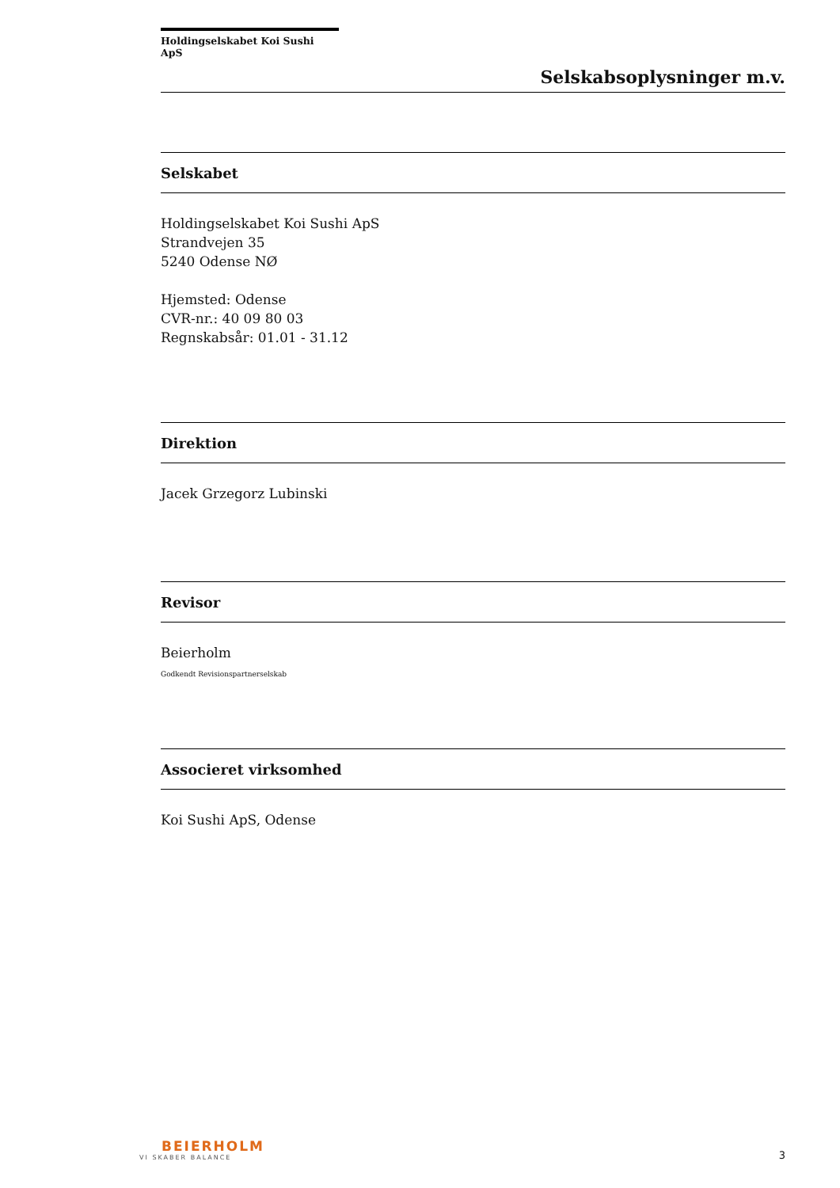Holdingselskabet Koi Sushi ApS
Selskabsoplysninger m.v.
Selskabet
Holdingselskabet Koi Sushi ApS
Strandvejen 35
5240 Odense NØ
Hjemsted: Odense
CVR-nr.: 40 09 80 03
Regnskabsår: 01.01 - 31.12
Direktion
Jacek Grzegorz Lubinski
Revisor
Beierholm
Godkendt Revisionspartnerselskab
Associeret virksomhed
Koi Sushi ApS, Odense
BEIERHOLM
VI SKABER BALANCE
3